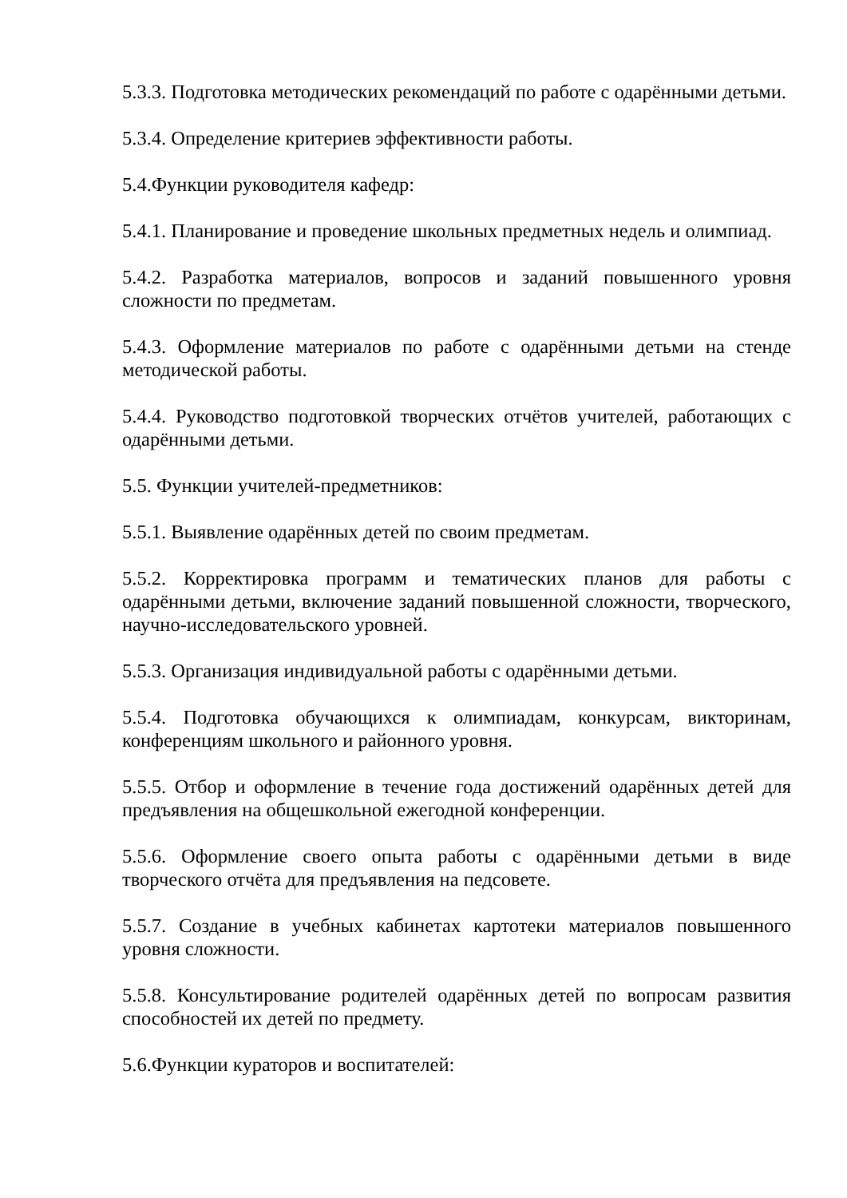5.3.3. Подготовка методических рекомендаций по работе с одарёнными детьми.
5.3.4. Определение критериев эффективности работы.
5.4.Функции руководителя кафедр:
5.4.1. Планирование и проведение школьных предметных недель и олимпиад.
5.4.2. Разработка материалов, вопросов и заданий повышенного уровня сложности по предметам.
5.4.3. Оформление материалов по работе с одарёнными детьми на стенде методической работы.
5.4.4. Руководство подготовкой творческих отчётов учителей, работающих с одарёнными детьми.
5.5. Функции учителей-предметников:
5.5.1. Выявление одарённых детей по своим предметам.
5.5.2. Корректировка программ и тематических планов для работы с одарёнными детьми, включение заданий повышенной сложности, творческого, научно-исследовательского уровней.
5.5.3. Организация индивидуальной работы с одарёнными детьми.
5.5.4. Подготовка обучающихся к олимпиадам, конкурсам, викторинам, конференциям школьного и районного уровня.
5.5.5. Отбор и оформление в течение года достижений одарённых детей для предъявления на общешкольной ежегодной конференции.
5.5.6. Оформление своего опыта работы с одарёнными детьми в виде творческого отчёта для предъявления на педсовете.
5.5.7. Создание в учебных кабинетах картотеки материалов повышенного уровня сложности.
5.5.8. Консультирование родителей одарённых детей по вопросам развития способностей их детей по предмету.
5.6.Функции кураторов и воспитателей: